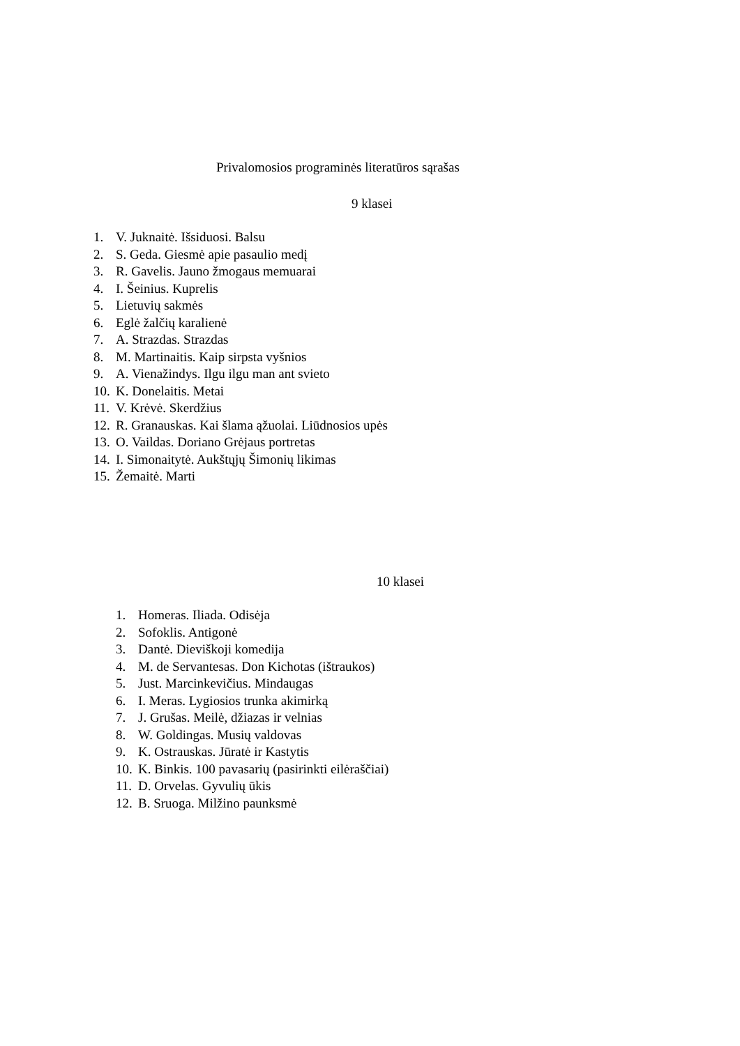Privalomosios programinės literatūros sąrašas
9 klasei
1. V. Juknaitė. Išsiduosi. Balsu
2. S. Geda. Giesmė apie pasaulio medį
3. R. Gavelis. Jauno žmogaus memuarai
4. I. Šeinius. Kuprelis
5. Lietuvių sakmės
6. Eglė žalčių karalienė
7. A. Strazdas. Strazdas
8. M. Martinaitis. Kaip sirpsta vyšnios
9. A. Vienažindys. Ilgu ilgu man ant svieto
10. K. Donelaitis. Metai
11. V. Krėvė. Skerdžius
12. R. Granauskas. Kai šlama ąžuolai. Liūdnosios upės
13. O. Vaildas. Doriano Grėjaus portretas
14. I. Simonaitytė. Aukštųjų Šimonių likimas
15. Žemaitė. Marti
10 klasei
1. Homeras. Iliada. Odisėja
2. Sofoklis. Antigonė
3. Dantė. Dieviškoji komedija
4. M. de Servantesas. Don Kichotas (ištraukos)
5. Just. Marcinkevičius. Mindaugas
6. I. Meras. Lygiosios trunka akimirką
7. J. Grušas. Meilė, džiazas ir velnias
8. W. Goldingas. Musių valdovas
9. K. Ostrauskas. Jūratė ir Kastytis
10. K. Binkis. 100 pavasarių (pasirinkti eilėraščiai)
11. D. Orvelas. Gyvulių ūkis
12. B. Sruoga. Milžino paunksmė